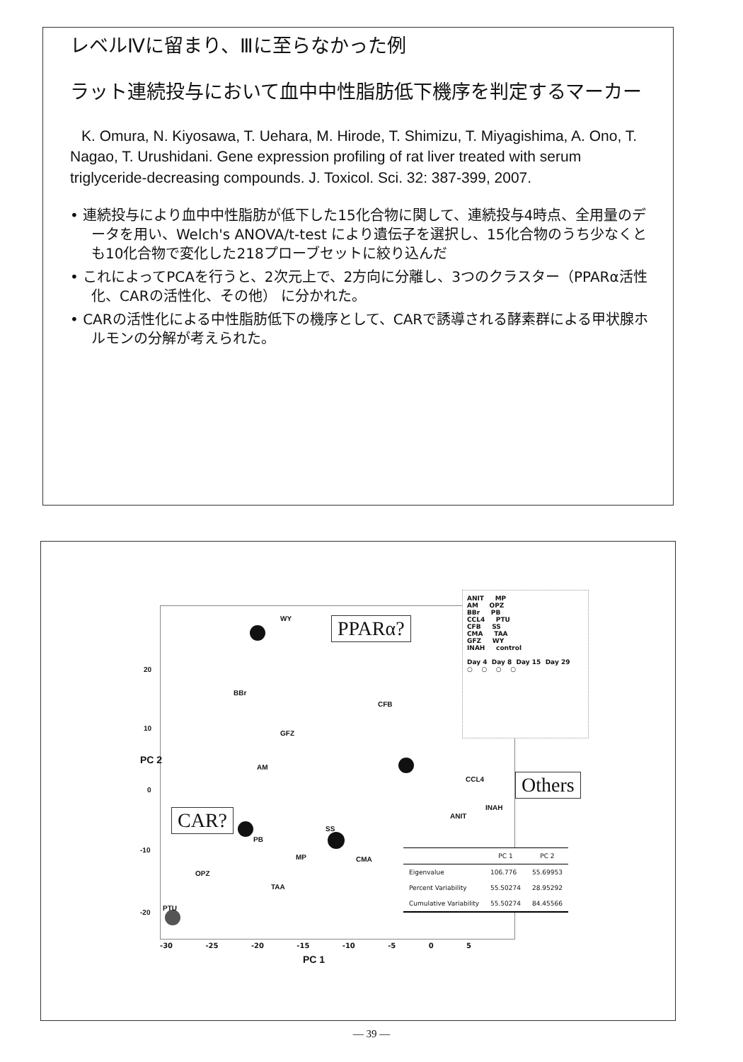レベルⅣに留まり、Ⅲに至らなかった例
ラット連続投与において血中中性脂肪低下機序を判定するマーカー
K. Omura, N. Kiyosawa, T. Uehara, M. Hirode, T. Shimizu, T. Miyagishima, A. Ono, T. Nagao, T. Urushidani. Gene expression profiling of rat liver treated with serum triglyceride-decreasing compounds. J. Toxicol. Sci. 32: 387-399, 2007.
• 連続投与により血中中性脂肪が低下した15化合物に関して、連続投与4時点、全用量のデータを用い、Welch's ANOVA/t-test により遺伝子を選択し、15化合物のうち少なくとも10化合物で変化した218プローブセットに絞り込んだ
• これによってPCAを行うと、2次元上で、2方向に分離し、3つのクラスター（PPARα活性化、CARの活性化、その他） に分かれた。
• CARの活性化による中性脂肪低下の機序として、CARで誘導される酵素群による甲状腺ホルモンの分解が考えられた。
WY
BBr
CFB
GFZ
AM
CCL4
INAH
ANIT
SS
PB
MP CMA
OPZ
TAA
PTU
20
10
0
-10
-20
PC 2
-30 -25 -20 -15 -10 -5 0 5
PC 1
PPARα?
Others
CAR?
ANIT MP
AM OPZ
BBr PB
CCL4 PTU
CFB SS
CMA TAA
GFZ WY
INAH control
Day 4 Day 8 Day 15 Day 29
○ ○ ○ ○
| | PC 1 | PC 2 |
| --- | --- | --- |
| Eigenvalue | 106.776 | 55.69953 |
| Percent Variability | 55.50274 | 28.95292 |
| Cumulative Variability | 55.50274 | 84.45566 |
— 39 —